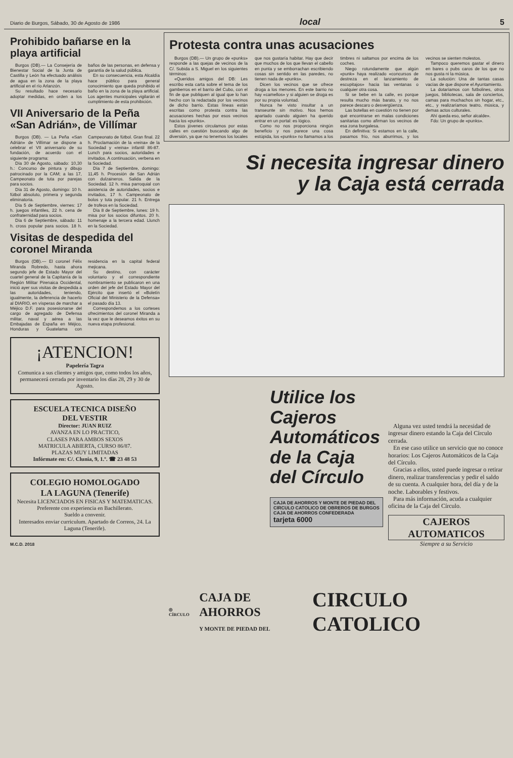Diario de Burgos, Sábado, 30 de Agosto de 1986 local 5
Prohibido bañarse en la playa artificial
Burgos (DB).— La Consejería de Bienestar Social de la Junta de Castilla y León ha efectuado análisis de agua en la zona de la playa artificial en el río Arlanzón.
Su resultado hace necesario adoptar medidas, en orden a los baños de las personas, en defensa y garantía de la salud pública.
En su consecuencia, esta Alcaldía hace público para general conocimiento que queda prohibido el baño en la zona de la playa artificial. Los agentes municipales vigilarán el cumplimiento de esta prohibición.
VII Aniversario de la Peña «San Adrián», de Villímar
Burgos (DB). — La Peña «San Adrián» de Villímar se dispone a celebrar el VII aniversario de su fundación, de acuerdo con el siguiente programa:
Día 30 de Agosto, sábado: 10,30 h.: Concurso de pintura y dibujo patrocinado por la CAM; a las 17, Campeonato de tuta por parejas para socios.
Día 31 de Agosto, domingo: 10 h. fútbol absoluto, primera y segunda eliminatoria.
Día 5 de Septiembre, viernes: 17 h. juegos infantiles, 22 h. cena de confraternidad para socios.
Día 6 de Septiembre, sábado: 11 h. cross popular para socios. 18 h. Campeonato de fútbol. Gran final. 22 h. Proclamación de la «reina» de la Sociedad y «reina» infantil 86-87. Lunch para socios, autoridades e invitados. A continuación, verbena en la Sociedad.
Día 7 de Septiembre, domingo: 11,45 h. Procesión de San Adrián con dulzaineros. Salida de la Sociedad. 12 h. misa parroquial con asistencia de autoridades, socios e invitados, 17 h. Campeonato de bolos y tuta popular. 21 h. Entrega de trofeos en la Sociedad.
Día 8 de Septiembre, lunes: 19 h. misa por los socios difuntos. 20 h. homenaje a la tercera edad. Llunch en la Sociedad.
Visitas de despedida del coronel Miranda
Burgos (DB).— El coronel Félix Miranda Robredo, hasta ahora segundo jefe de Estado Mayor del cuartel general de la Capitanía de la Región Militar Pirenaica Occidental, inició ayer sus visitas de despedida a las autoridades, teniendo, igualmente, la deferencia de hacerlo al DIARIO, en vísperas de marchar a Méjico D.F. para posesionarse del cargo de agregado de Defensa militar, naval y aérea a las Embajadas de España en Méjico, Honduras y Guatelama con residencia en la capital federal mejicana.
Su destino, con carácter voluntario y el correspondiente nombramiento se publicaron en una orden del jefe del Estado Mayor del Ejército que insertó el «Boletín Oficial del Ministerio de la Defensa» el pasado día 13.
Correspondemos a los corteses ofrecimientos del coronel Miranda a la vez que le deseamos éxitos en su nueva etapa profesional.
¡ATENCION!
Papelería Tagra
Comunica a sus clientes y amigos que, como todos los años, permanecerá cerrada por inventario los días 28, 29 y 30 de Agosto.
ESCUELA TECNICA DISEÑO
DEL VESTIR
Director: JUAN RUIZ
AVANZA EN LO PRACTICO,
CLASES PARA AMBOS SEXOS
MATRICULA ABIERTA, CURSO 86/87.
PLAZAS MUY LIMITADAS
Infórmate en: C/. Clunia, 9, 1.º. ☎ 23 48 53
COLEGIO HOMOLOGADO
LA LAGUNA (Tenerife)
Necesita LICENCIADOS EN FISICAS Y MATEMATICAS.
Preferente con experiencia en Bachillerato.
Sueldo a convenir.
Interesados enviar curriculum. Apartado de Correos, 24. La Laguna (Tenerife).
M.C.D. 2018
Protesta contra unas acusaciones
Burgos (DB).— Un grupo de «punks» responde a las quejas de vecinos de la C/. Subida a S. Miguel en los siguientes términos:
«Queridos amigos del DB: Les escribo esta carta sobre el tema de los gamberros en el barrio del Cubo, con el fin de que publiquen al igual que lo han hecho con la redactada por los vecinos de dicho barrio. Estas líneas están escritas como protesta contra las acusaciones hechas por esos vecinos hacia los «punks».
Estos jóvenes circulamos por estas calles en cuestión buscando algo de diversión, ya que no tenemos los locales que nos gustaría habitar. Hay que decir que muchos de los que llevan el cabello en punta y se emborrachan escribiendo cosas sin sentido en las paredes, no tienen nada de «punks».
Dicen los vecinos que se ofrece droga a los menores. En este barrio no hay «camellos» y si alguien se droga es por su propia voluntad.
Nunca he visto insultar a un transeunte sin motivo. Nos hemos apartado cuando alguien ha querido entrar en un portal: es lógico.
Como no nos proporciona ningún beneficio y nos parece una cosa estúpida, los «punks» no llamamos a los timbres ni saltamos por encima de los coches.
Niego rotundamente que algún «punk» haya realizado «concursos de destreza en el lanzamiento de escupitajos» hacia las ventanas o cualquier otra cosa.
Si se bebe en la calle, es porque resulta mucho más barato, y no nos parece descaro o desvergüenza.
Las botellas en cuestión no tienen por qué encontrarse en malas condiciones sanitarias como afirman los vecinos de esa zona burgalesa.
En definitiva: Si estamos en la calle, pasamos frío, nos aburrimos, y los vecinos se sienten molestos.
Tampoco queremos gastar el dinero en bares o pubs caros de los que no nos gusta ni la música.
La solución: Una de tantas casas vacías de que dispone el Ayuntamiento.
La dotaríamos con futbolines, otros juegos, bibliotecas, sala de conciertos, camas para muchachos sin hogar, etc., etc., y realizaríamos teatro, música, y demas actos culturales.
Ahí queda eso, señor alcalde».
Fdo: Un grupo de «punks».
Si necesita ingresar dinero
y la Caja está cerrada
Utilice los Cajeros Automáticos de la Caja del Círculo
CAJA DE AHORROS Y MONTE DE PIEDAD DEL CIRCULO CATOLICO DE OBREROS DE BURGOS
CAJA DE AHORROS CONFEDERADA
tarjeta 6000
Alguna vez usted tendrá la necesidad de ingresar dinero estando la Caja del Círculo cerrada.
En ese caso utilice un servicio que no conoce horarios: Los Cajeros Automáticos de la Caja del Círculo.
Gracias a ellos, usted puede ingresar o retirar dinero, realizar transferencias y pedir el saldo de su cuenta. A cualquier hora, del día y de la noche. Laborables y festivos.
Para más información, acuda a cualquier oficina de la Caja del Círculo.
CAJEROS
AUTOMATICOS
Siempre a su Servicio
◎ CÍRCULO CAJA DE AHORROS
Y MONTE DE PIEDAD DEL CIRCULO CATOLICO